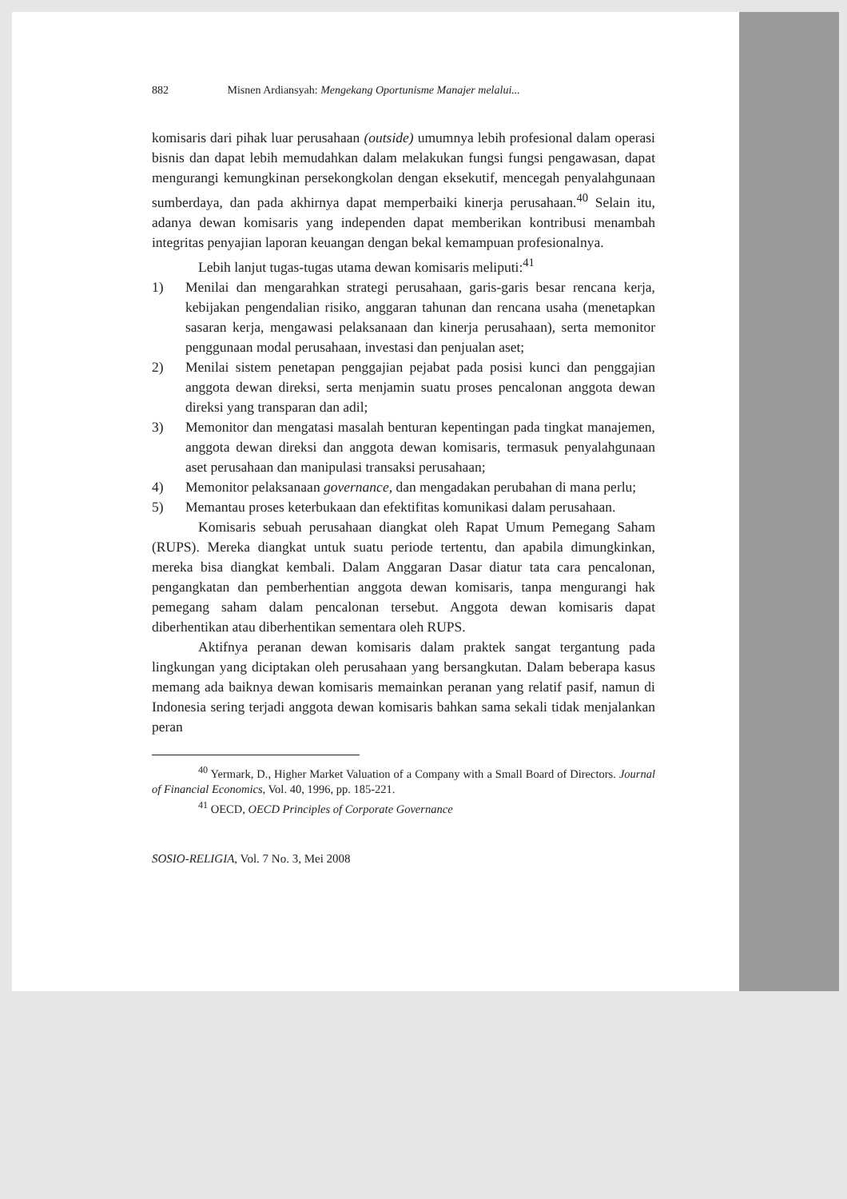882 Misnen Ardiansyah: Mengekang Oportunisme Manajer melalui...
komisaris dari pihak luar perusahaan (outside) umumnya lebih profesional dalam operasi bisnis dan dapat lebih memudahkan dalam melakukan fungsi fungsi pengawasan, dapat mengurangi kemungkinan persekongkolan dengan eksekutif, mencegah penyalahgunaan sumberdaya, dan pada akhirnya dapat memperbaiki kinerja perusahaan.<sup>40</sup> Selain itu, adanya dewan komisaris yang independen dapat memberikan kontribusi menambah integritas penyajian laporan keuangan dengan bekal kemampuan profesionalnya.
Lebih lanjut tugas-tugas utama dewan komisaris meliputi:<sup>41</sup>
1) Menilai dan mengarahkan strategi perusahaan, garis-garis besar rencana kerja, kebijakan pengendalian risiko, anggaran tahunan dan rencana usaha (menetapkan sasaran kerja, mengawasi pelaksanaan dan kinerja perusahaan), serta memonitor penggunaan modal perusahaan, investasi dan penjualan aset;
2) Menilai sistem penetapan penggajian pejabat pada posisi kunci dan penggajian anggota dewan direksi, serta menjamin suatu proses pencalonan anggota dewan direksi yang transparan dan adil;
3) Memonitor dan mengatasi masalah benturan kepentingan pada tingkat manajemen, anggota dewan direksi dan anggota dewan komisaris, termasuk penyalahgunaan aset perusahaan dan manipulasi transaksi perusahaan;
4) Memonitor pelaksanaan governance, dan mengadakan perubahan di mana perlu;
5) Memantau proses keterbukaan dan efektifitas komunikasi dalam perusahaan.
Komisaris sebuah perusahaan diangkat oleh Rapat Umum Pemegang Saham (RUPS). Mereka diangkat untuk suatu periode tertentu, dan apabila dimungkinkan, mereka bisa diangkat kembali. Dalam Anggaran Dasar diatur tata cara pencalonan, pengangkatan dan pemberhentian anggota dewan komisaris, tanpa mengurangi hak pemegang saham dalam pencalonan tersebut. Anggota dewan komisaris dapat diberhentikan atau diberhentikan sementara oleh RUPS.
Aktifnya peranan dewan komisaris dalam praktek sangat tergantung pada lingkungan yang diciptakan oleh perusahaan yang bersangkutan. Dalam beberapa kasus memang ada baiknya dewan komisaris memainkan peranan yang relatif pasif, namun di Indonesia sering terjadi anggota dewan komisaris bahkan sama sekali tidak menjalankan peran
<sup>40</sup> Yermark, D., Higher Market Valuation of a Company with a Small Board of Directors. Journal of Financial Economics, Vol. 40, 1996, pp. 185-221.
<sup>41</sup> OECD, OECD Principles of Corporate Governance
SOSIO-RELIGIA, Vol. 7 No. 3, Mei 2008